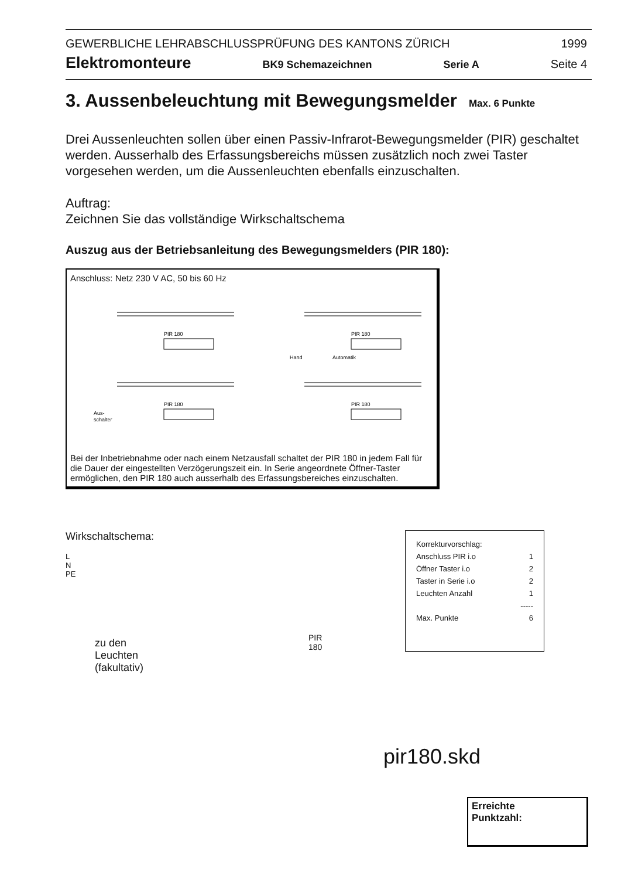GEWERBLICHE LEHRABSCHLUSSPRÜFUNG DES KANTONS ZÜRICH 1999
Elektromonteure BK9 Schemazeichnen Serie A Seite 4
3. Aussenbeleuchtung mit Bewegungsmelder Max. 6 Punkte
Drei Aussenleuchten sollen über einen Passiv-Infrarot-Bewegungsmelder (PIR) geschaltet werden. Ausserhalb des Erfassungsbereichs müssen zusätzlich noch zwei Taster vorgesehen werden, um die Aussenleuchten ebenfalls einzuschalten.
Auftrag:
Zeichnen Sie das vollständige Wirkschaltschema
Auszug aus der Betriebsanleitung des Bewegungsmelders (PIR 180):
Anschluss: Netz 230 V AC, 50 bis 60 Hz
PIR 180
PIR 180
PIR 180
PIR 180
Hand
Automatik
Aus-
schalter
Bei der Inbetriebnahme oder nach einem Netzausfall schaltet der PIR 180 in jedem Fall für die Dauer der eingestellten Verzögerungszeit ein. In Serie angeordnete Öffner-Taster ermöglichen, den PIR 180 auch ausserhalb des Erfassungsbereiches einzuschalten.
Wirkschaltschema:
L
N
PE
zu den
Leuchten
(fakultativ)
PIR 180
Korrekturvorschlag:
Anschluss PIR i.o 1
Öffner Taster i.o 2
Taster in Serie i.o 2
Leuchten Anzahl 1
-----
Max. Punkte 6
pir180.skd
Erreichte
Punktzahl: